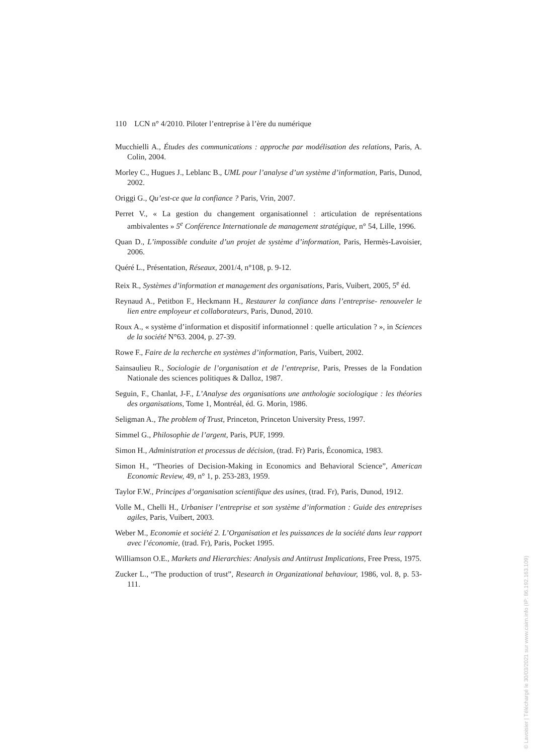110 LCN n° 4/2010. Piloter l’entreprise à l’ère du numérique
Mucchielli A., Études des communications : approche par modélisation des relations, Paris, A. Colin, 2004.
Morley C., Hugues J., Leblanc B., UML pour l’analyse d’un système d’information, Paris, Dunod, 2002.
Origgi G., Qu’est-ce que la confiance ? Paris, Vrin, 2007.
Perret V., « La gestion du changement organisationnel : articulation de représentations ambivalentes » 5<sup>e</sup> Conférence Internationale de management stratégique, n° 54, Lille, 1996.
Quan D., L’impossible conduite d’un projet de système d’information, Paris, Hermès-Lavoisier, 2006.
Quéré L., Présentation, Réseaux, 2001/4, n°108, p. 9-12.
Reix R., Systèmes d’information et management des organisations, Paris, Vuibert, 2005, 5<sup>e</sup> éd.
Reynaud A., Petitbon F., Heckmann H., Restaurer la confiance dans l’entreprise- renouveler le lien entre employeur et collaborateurs, Paris, Dunod, 2010.
Roux A., « système d’information et dispositif informationnel : quelle articulation ? », in Sciences de la société N°63. 2004, p. 27-39.
Rowe F., Faire de la recherche en systèmes d’information, Paris, Vuibert, 2002.
Sainsaulieu R., Sociologie de l’organisation et de l’entreprise, Paris, Presses de la Fondation Nationale des sciences politiques & Dalloz, 1987.
Seguin, F., Chanlat, J-F., L’Analyse des organisations une anthologie sociologique : les théories des organisations, Tome 1, Montréal, éd. G. Morin, 1986.
Seligman A., The problem of Trust, Princeton, Princeton University Press, 1997.
Simmel G., Philosophie de l’argent, Paris, PUF, 1999.
Simon H., Administration et processus de décision, (trad. Fr) Paris, Économica, 1983.
Simon H., “Theories of Decision-Making in Economics and Behavioral Science”, American Economic Review, 49, n° 1, p. 253-283, 1959.
Taylor F.W., Principes d’organisation scientifique des usines, (trad. Fr), Paris, Dunod, 1912.
Volle M., Chelli H., Urbaniser l’entreprise et son système d’information : Guide des entreprises agiles, Paris, Vuibert, 2003.
Weber M., Economie et société 2. L’Organisation et les puissances de la société dans leur rapport avec l’économie, (trad. Fr), Paris, Pocket 1995.
Williamson O.E., Markets and Hierarchies: Analysis and Antitrust Implications, Free Press, 1975.
Zucker L., “The production of trust”, Research in Organizational behaviour, 1986, vol. 8, p. 53-111.
© Lavoisier | Téléchargé le 30/03/2021 sur www.cairn.info (IP: 86.192.163.109)